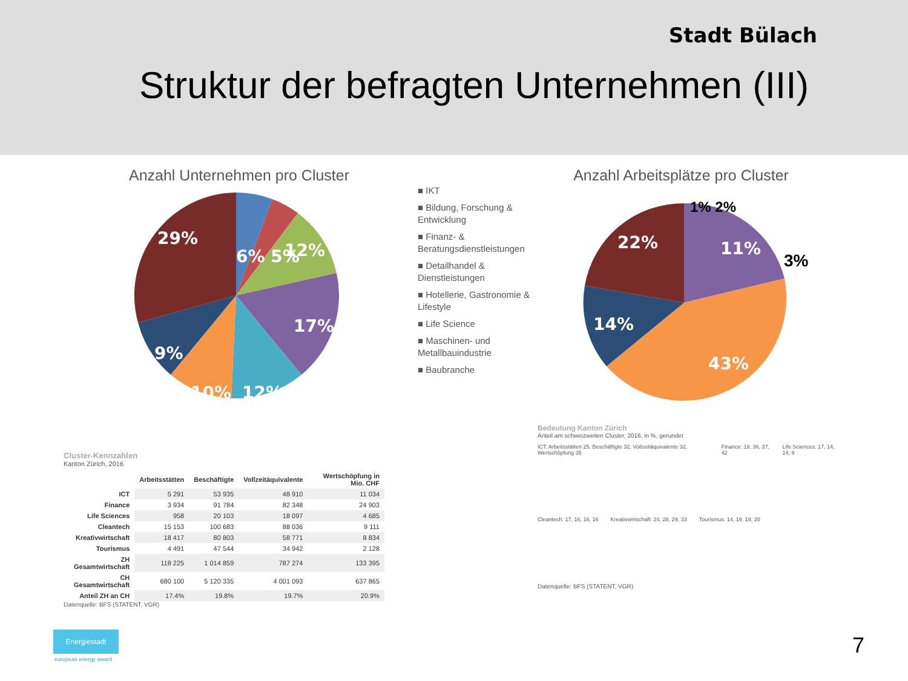Stadt Bülach
Struktur der befragten Unternehmen (III)
Anzahl Unternehmen pro Cluster
6% 5%
29%
12%
17%
9%
10%
12%
■ IKT
■ Bildung, Forschung & Entwicklung
■ Finanz- & Beratungsdienstleistungen
■ Detailhandel & Dienstleistungen
■ Hotellerie, Gastronomie & Lifestyle
■ Life Science
■ Maschinen- und Metallbauindustrie
■ Baubranche
Anzahl Arbeitsplätze pro Cluster
22%
11%
14%
43%
3%
1% 2%
Cluster-Kennzahlen
Kanton Zürich, 2016
| | Arbeitsstätten | Beschäftigte | Vollzeitäquivalente | Wertschöpfung in Mio. CHF |
| --- | --- | --- | --- | --- |
| ICT | 5 291 | 53 935 | 48 910 | 11 034 |
| Finance | 3 934 | 91 784 | 82 348 | 24 903 |
| Life Sciences | 958 | 20 103 | 18 097 | 4 685 |
| Cleantech | 15 153 | 100 683 | 88 036 | 9 111 |
| Kreativwirtschaft | 18 417 | 80 803 | 58 771 | 8 834 |
| Tourismus | 4 491 | 47 544 | 34 942 | 2 128 |
| ZH Gesamtwirtschaft | 118 225 | 1 014 859 | 787 274 | 133 395 |
| CH Gesamtwirtschaft | 680 100 | 5 120 335 | 4 001 093 | 637 865 |
| Anteil ZH an CH | 17.4% | 19.8% | 19.7% | 20.9% |
Datenquelle: BFS (STATENT, VGR)
Bedeutung Kanton Zürich
Anteil am schweizweiten Cluster, 2016, in %, gerundet
ICT: Arbeitsstätten 25, Beschäftigte 32, Vollzeitäquivalente 32, Wertschöpfung 35
Finance: 18, 36, 37, 42 Life Sciences: 17, 14, 14, 9
Cleantech: 17, 16, 16, 16 Kreativwirtschaft: 24, 28, 29, 33
Tourismus: 14, 19, 19, 20
Datenquelle: BFS (STATENT, VGR)
Energiestadt
european energy award
7